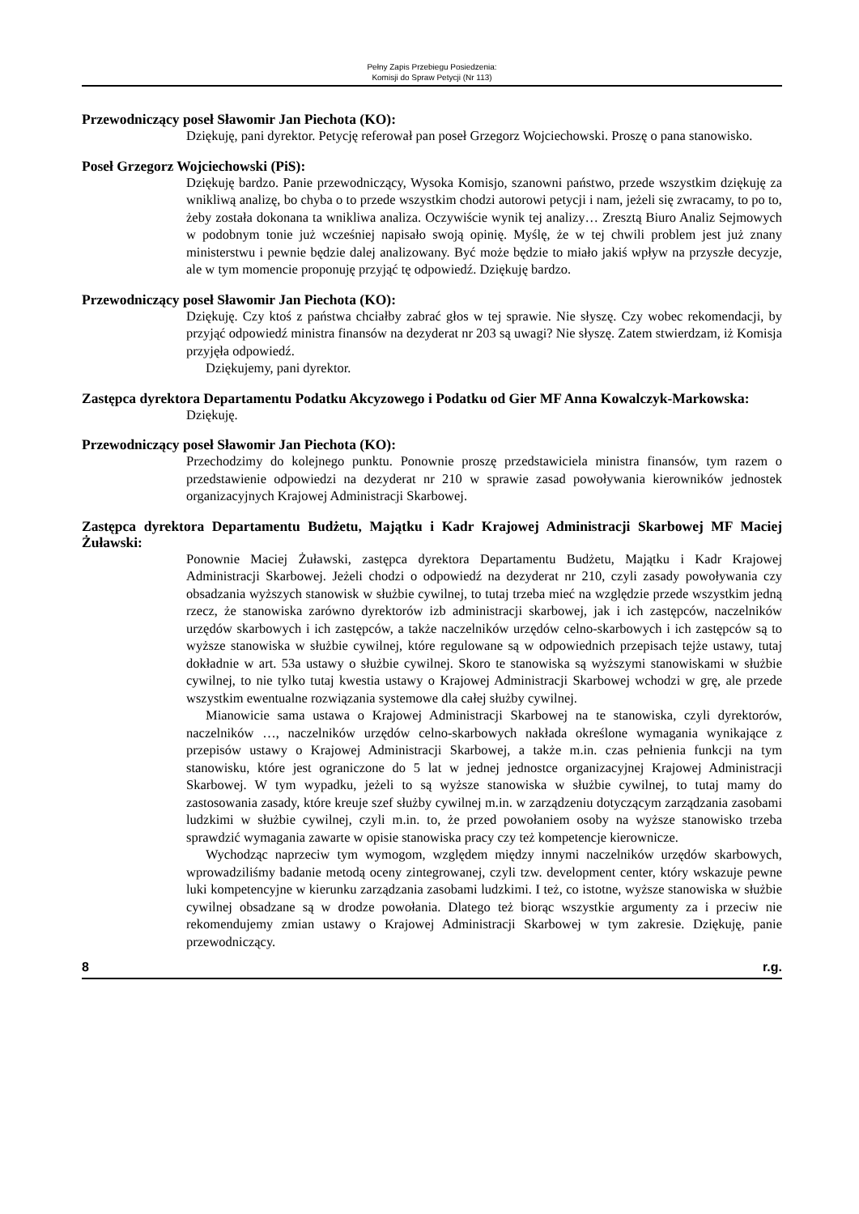Pełny Zapis Przebiegu Posiedzenia:
Komisji do Spraw Petycji (Nr 113)
Przewodniczący poseł Sławomir Jan Piechota (KO):
Dziękuję, pani dyrektor. Petycję referował pan poseł Grzegorz Wojciechowski. Proszę o pana stanowisko.
Poseł Grzegorz Wojciechowski (PiS):
Dziękuję bardzo. Panie przewodniczący, Wysoka Komisjo, szanowni państwo, przede wszystkim dziękuję za wnikliwą analizę, bo chyba o to przede wszystkim chodzi autorowi petycji i nam, jeżeli się zwracamy, to po to, żeby została dokonana ta wnikliwa analiza. Oczywiście wynik tej analizy… Zresztą Biuro Analiz Sejmowych w podobnym tonie już wcześniej napisało swoją opinię. Myślę, że w tej chwili problem jest już znany ministerstwu i pewnie będzie dalej analizowany. Być może będzie to miało jakiś wpływ na przyszłe decyzje, ale w tym momencie proponuję przyjąć tę odpowiedź. Dziękuję bardzo.
Przewodniczący poseł Sławomir Jan Piechota (KO):
Dziękuję. Czy ktoś z państwa chciałby zabrać głos w tej sprawie. Nie słyszę. Czy wobec rekomendacji, by przyjąć odpowiedź ministra finansów na dezyderat nr 203 są uwagi? Nie słyszę. Zatem stwierdzam, iż Komisja przyjęła odpowiedź.
Dziękujemy, pani dyrektor.
Zastępca dyrektora Departamentu Podatku Akcyzowego i Podatku od Gier MF Anna Kowalczyk-Markowska:
Dziękuję.
Przewodniczący poseł Sławomir Jan Piechota (KO):
Przechodzimy do kolejnego punktu. Ponownie proszę przedstawiciela ministra finansów, tym razem o przedstawienie odpowiedzi na dezyderat nr 210 w sprawie zasad powoływania kierowników jednostek organizacyjnych Krajowej Administracji Skarbowej.
Zastępca dyrektora Departamentu Budżetu, Majątku i Kadr Krajowej Administracji Skarbowej MF Maciej Żuławski:
Ponownie Maciej Żuławski, zastępca dyrektora Departamentu Budżetu, Majątku i Kadr Krajowej Administracji Skarbowej. Jeżeli chodzi o odpowiedź na dezyderat nr 210, czyli zasady powoływania czy obsadzania wyższych stanowisk w służbie cywilnej, to tutaj trzeba mieć na względzie przede wszystkim jedną rzecz, że stanowiska zarówno dyrektorów izb administracji skarbowej, jak i ich zastępców, naczelników urzędów skarbowych i ich zastępców, a także naczelników urzędów celno-skarbowych i ich zastępców są to wyższe stanowiska w służbie cywilnej, które regulowane są w odpowiednich przepisach tejże ustawy, tutaj dokładnie w art. 53a ustawy o służbie cywilnej. Skoro te stanowiska są wyższymi stanowiskami w służbie cywilnej, to nie tylko tutaj kwestia ustawy o Krajowej Administracji Skarbowej wchodzi w grę, ale przede wszystkim ewentualne rozwiązania systemowe dla całej służby cywilnej.
Mianowicie sama ustawa o Krajowej Administracji Skarbowej na te stanowiska, czyli dyrektorów, naczelników …, naczelników urzędów celno-skarbowych nakłada określone wymagania wynikające z przepisów ustawy o Krajowej Administracji Skarbowej, a także m.in. czas pełnienia funkcji na tym stanowisku, które jest ograniczone do 5 lat w jednej jednostce organizacyjnej Krajowej Administracji Skarbowej. W tym wypadku, jeżeli to są wyższe stanowiska w służbie cywilnej, to tutaj mamy do zastosowania zasady, które kreuje szef służby cywilnej m.in. w zarządzeniu dotyczącym zarządzania zasobami ludzkimi w służbie cywilnej, czyli m.in. to, że przed powołaniem osoby na wyższe stanowisko trzeba sprawdzić wymagania zawarte w opisie stanowiska pracy czy też kompetencje kierownicze.
Wychodząc naprzeciw tym wymogom, względem między innymi naczelników urzędów skarbowych, wprowadziliśmy badanie metodą oceny zintegrowanej, czyli tzw. development center, który wskazuje pewne luki kompetencyjne w kierunku zarządzania zasobami ludzkimi. I też, co istotne, wyższe stanowiska w służbie cywilnej obsadzane są w drodze powołania. Dlatego też biorąc wszystkie argumenty za i przeciw nie rekomendujemy zmian ustawy o Krajowej Administracji Skarbowej w tym zakresie. Dziękuję, panie przewodniczący.
8 r.g.